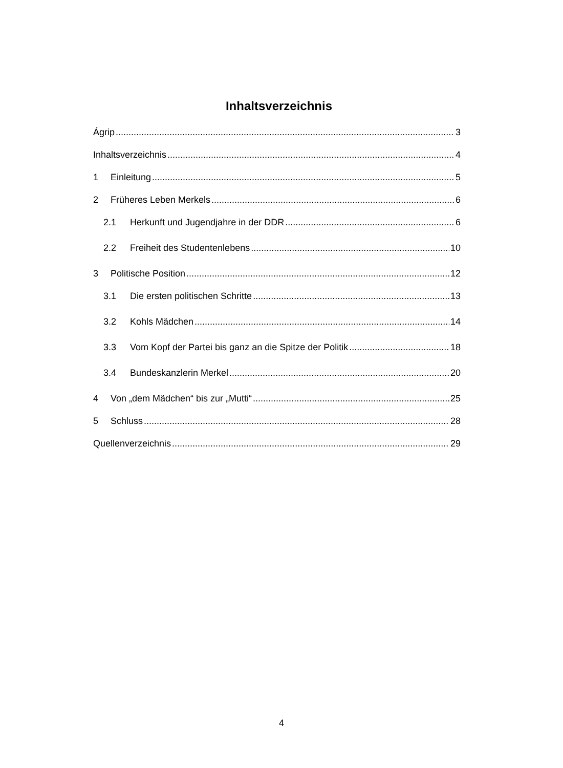Inhaltsverzeichnis
Ágrip 3
Inhaltsverzeichnis 4
1 Einleitung 5
2 Früheres Leben Merkels 6
2.1 Herkunft und Jugendjahre in der DDR 6
2.2 Freiheit des Studentenlebens 10
3 Politische Position 12
3.1 Die ersten politischen Schritte 13
3.2 Kohls Mädchen 14
3.3 Vom Kopf der Partei bis ganz an die Spitze der Politik 18
3.4 Bundeskanzlerin Merkel 20
4 Von „dem Mädchen“ bis zur „Mutti“ 25
5 Schluss 28
Quellenverzeichnis 29
4